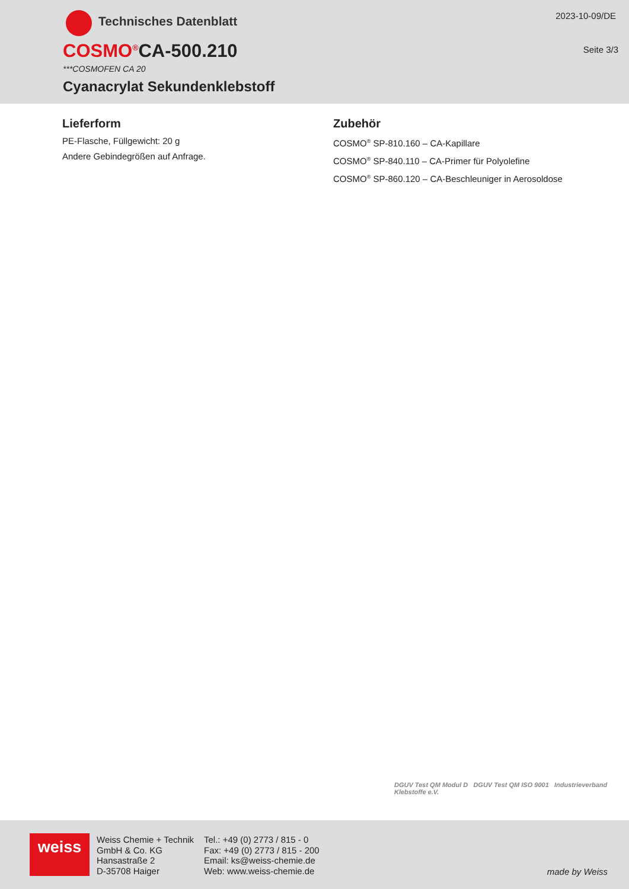Technisches Datenblatt 2023-10-09/DE
Seite 3/3 COSMO<sup>®</sup>CA-500.210
***COSMOFEN CA 20
Cyanacrylat Sekundenklebstoff
Lieferform
PE-Flasche, Füllgewicht: 20 g
Andere Gebindegrößen auf Anfrage.
Zubehör
COSMO<sup>®</sup> SP-810.160 – CA-Kapillare
COSMO<sup>®</sup> SP-840.110 – CA-Primer für Polyolefine
COSMO<sup>®</sup> SP-860.120 – CA-Beschleuniger in Aerosoldose
DGUV Test QM Modul D DGUV Test QM ISO 9001 Industrieverband Klebstoffe e.V.
weiss
Weiss Chemie + Technik
GmbH & Co. KG
Hansastraße 2
D-35708 Haiger
Tel.: +49 (0) 2773 / 815 - 0
Fax: +49 (0) 2773 / 815 - 200
Email: ks@weiss-chemie.de
Web: www.weiss-chemie.de
made by Weiss